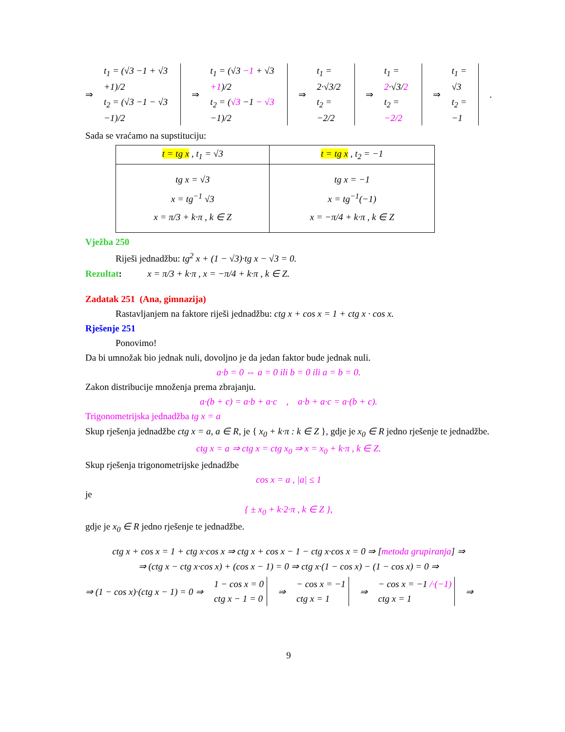⇒ t<sub>1</sub> = (√3 −1 + √3 +1)/2
t<sub>2</sub> = (√3 −1 − √3 −1)/2 ⇒ t<sub>1</sub> = (√3 −1 + √3 +1)/2
t<sub>2</sub> = (√3 −1 − √3 −1)/2 ⇒ t<sub>1</sub> = 2·√3/2
t<sub>2</sub> = −2/2 ⇒ t<sub>1</sub> = 2·√3/2
t<sub>2</sub> = −2/2 ⇒ t<sub>1</sub> = √3
t<sub>2</sub> = −1.
Sada se vraćamo na supstituciju:
| t = tg x , t<sub>1</sub> = √3 | t = tg x , t<sub>2</sub> = −1 |
| tg x = √3 x = tg<sup>−1</sup> √3 x = π/3 + k·π , k ∈ Z | tg x = −1 x = tg<sup>−1</sup>(−1) x = −π/4 + k·π , k ∈ Z |
Vježba 250
Riješi jednadžbu: tg<sup>2</sup> x + (1 − √3)·tg x − √3 = 0.
Rezultat: x = π/3 + k·π , x = −π/4 + k·π , k ∈ Z.
Zadatak 251 (Ana, gimnazija)
Rastavljanjem na faktore riješi jednadžbu: ctg x + cos x = 1 + ctg x · cos x.
Rješenje 251
Ponovimo!
Da bi umnožak bio jednak nuli, dovoljno je da jedan faktor bude jednak nuli.
a·b = 0 ⇔ a = 0 ili b = 0 ili a = b = 0.
Zakon distribucije množenja prema zbrajanju.
a·(b + c) = a·b + a·c , a·b + a·c = a·(b + c).
Trigonometrijska jednadžba tg x = a
Skup rješenja jednadžbe ctg x = a, a ∈ R, je { x<sub>0</sub> + k·π : k ∈ Z }, gdje je x<sub>0</sub> ∈ R jedno rješenje te jednadžbe.
ctg x = a ⇒ ctg x = ctg x<sub>0</sub> ⇒ x = x<sub>0</sub> + k·π , k ∈ Z.
Skup rješenja trigonometrijske jednadžbe
cos x = a , |a| ≤ 1
je
{ ± x<sub>0</sub> + k·2·π , k ∈ Z },
gdje je x<sub>0</sub> ∈ R jedno rješenje te jednadžbe.
ctg x + cos x = 1 + ctg x·cos x ⇒ ctg x + cos x − 1 − ctg x·cos x = 0 ⇒ [metoda grupiranja] ⇒
⇒ (ctg x − ctg x·cos x) + (cos x − 1) = 0 ⇒ ctg x·(1 − cos x) − (1 − cos x) = 0 ⇒
⇒ (1 − cos x)·(ctg x − 1) = 0 ⇒ 1 − cos x = 0
ctg x − 1 = 0 ⇒ − cos x = −1
ctg x = 1 ⇒ − cos x = −1 /·(−1)
ctg x = 1 ⇒
9